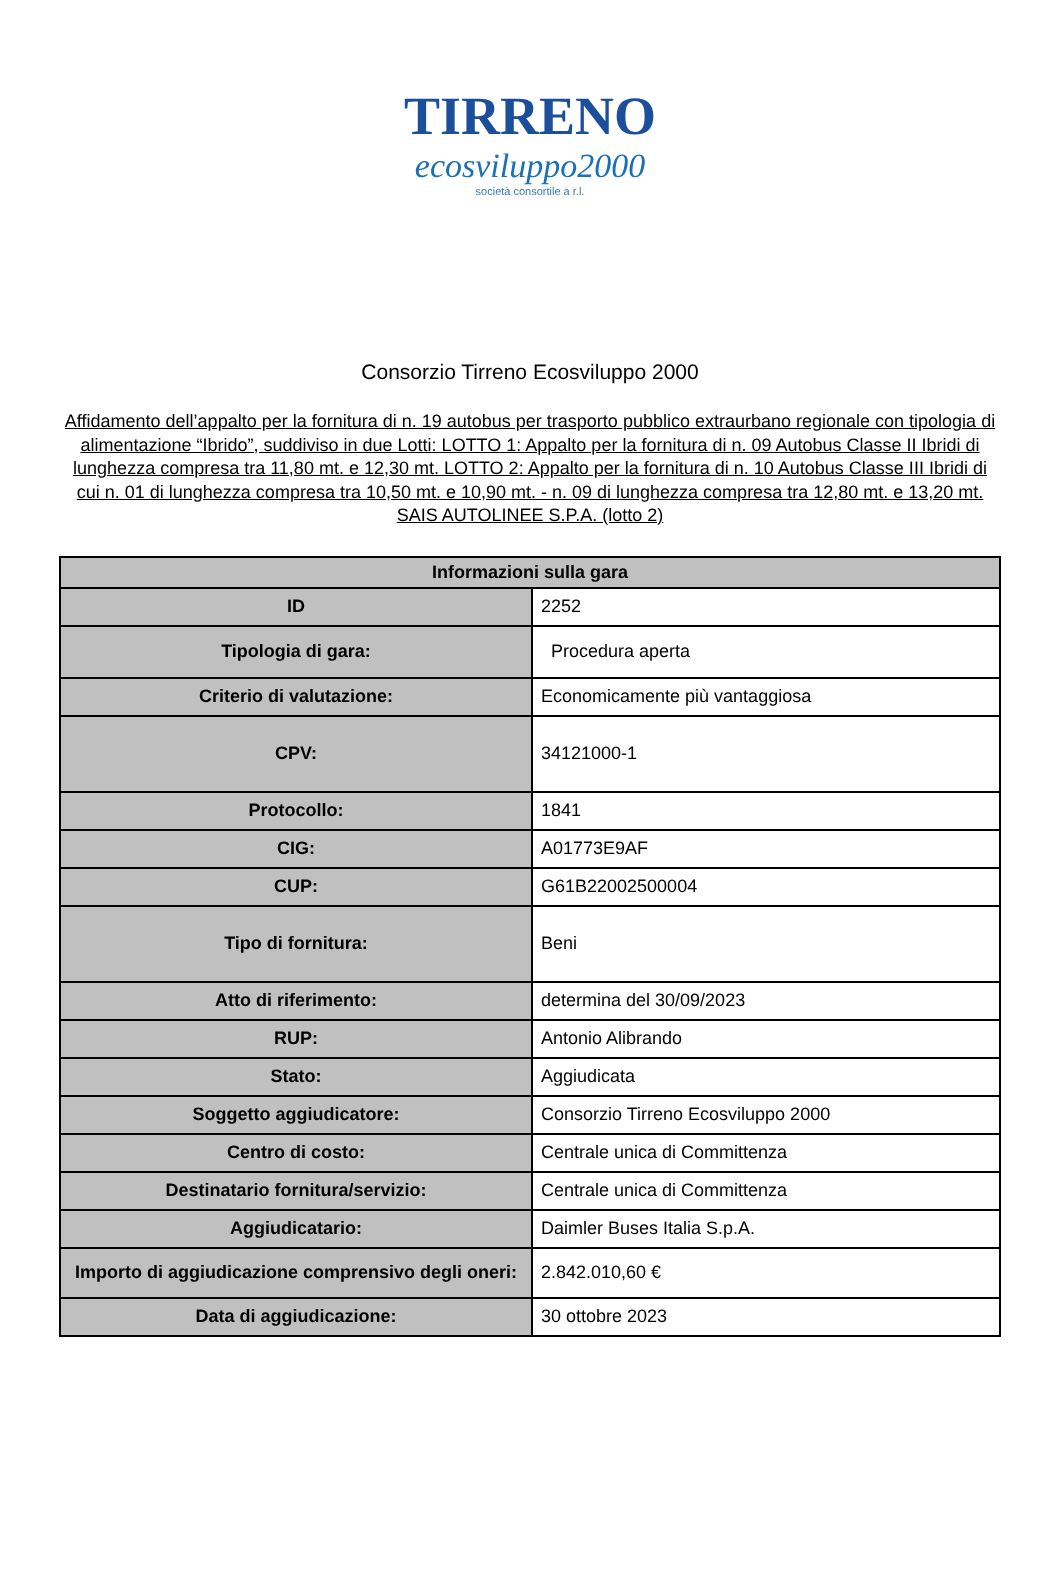TIRRENO
ecosviluppo2000
società consortile a r.l.
Consorzio Tirreno Ecosviluppo 2000
Affidamento dell’appalto per la fornitura di n. 19 autobus per trasporto pubblico extraurbano regionale con tipologia di alimentazione “Ibrido”, suddiviso in due Lotti: LOTTO 1: Appalto per la fornitura di n. 09 Autobus Classe II Ibridi di lunghezza compresa tra 11,80 mt. e 12,30 mt. LOTTO 2: Appalto per la fornitura di n. 10 Autobus Classe III Ibridi di cui n. 01 di lunghezza compresa tra 10,50 mt. e 10,90 mt. - n. 09 di lunghezza compresa tra 12,80 mt. e 13,20 mt. SAIS AUTOLINEE S.P.A. (lotto 2)
| Informazioni sulla gara | |
| --- | --- |
| ID | 2252 |
| Tipologia di gara: | Procedura aperta |
| Criterio di valutazione: | Economicamente più vantaggiosa |
| CPV: | 34121000-1 |
| Protocollo: | 1841 |
| CIG: | A01773E9AF |
| CUP: | G61B22002500004 |
| Tipo di fornitura: | Beni |
| Atto di riferimento: | determina del 30/09/2023 |
| RUP: | Antonio Alibrando |
| Stato: | Aggiudicata |
| Soggetto aggiudicatore: | Consorzio Tirreno Ecosviluppo 2000 |
| Centro di costo: | Centrale unica di Committenza |
| Destinatario fornitura/servizio: | Centrale unica di Committenza |
| Aggiudicatario: | Daimler Buses Italia S.p.A. |
| Importo di aggiudicazione comprensivo degli oneri: | 2.842.010,60 € |
| Data di aggiudicazione: | 30 ottobre 2023 |